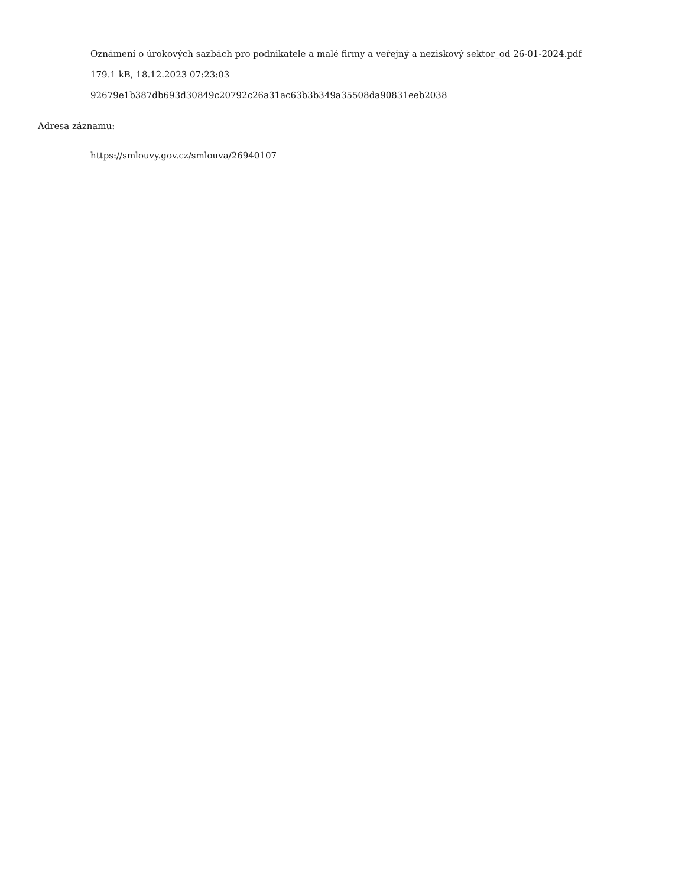Oznámení o úrokových sazbách pro podnikatele a malé firmy a veřejný a neziskový sektor_od 26-01-2024.pdf
179.1 kB, 18.12.2023 07:23:03
92679e1b387db693d30849c20792c26a31ac63b3b349a35508da90831eeb2038
Adresa záznamu:
https://smlouvy.gov.cz/smlouva/26940107